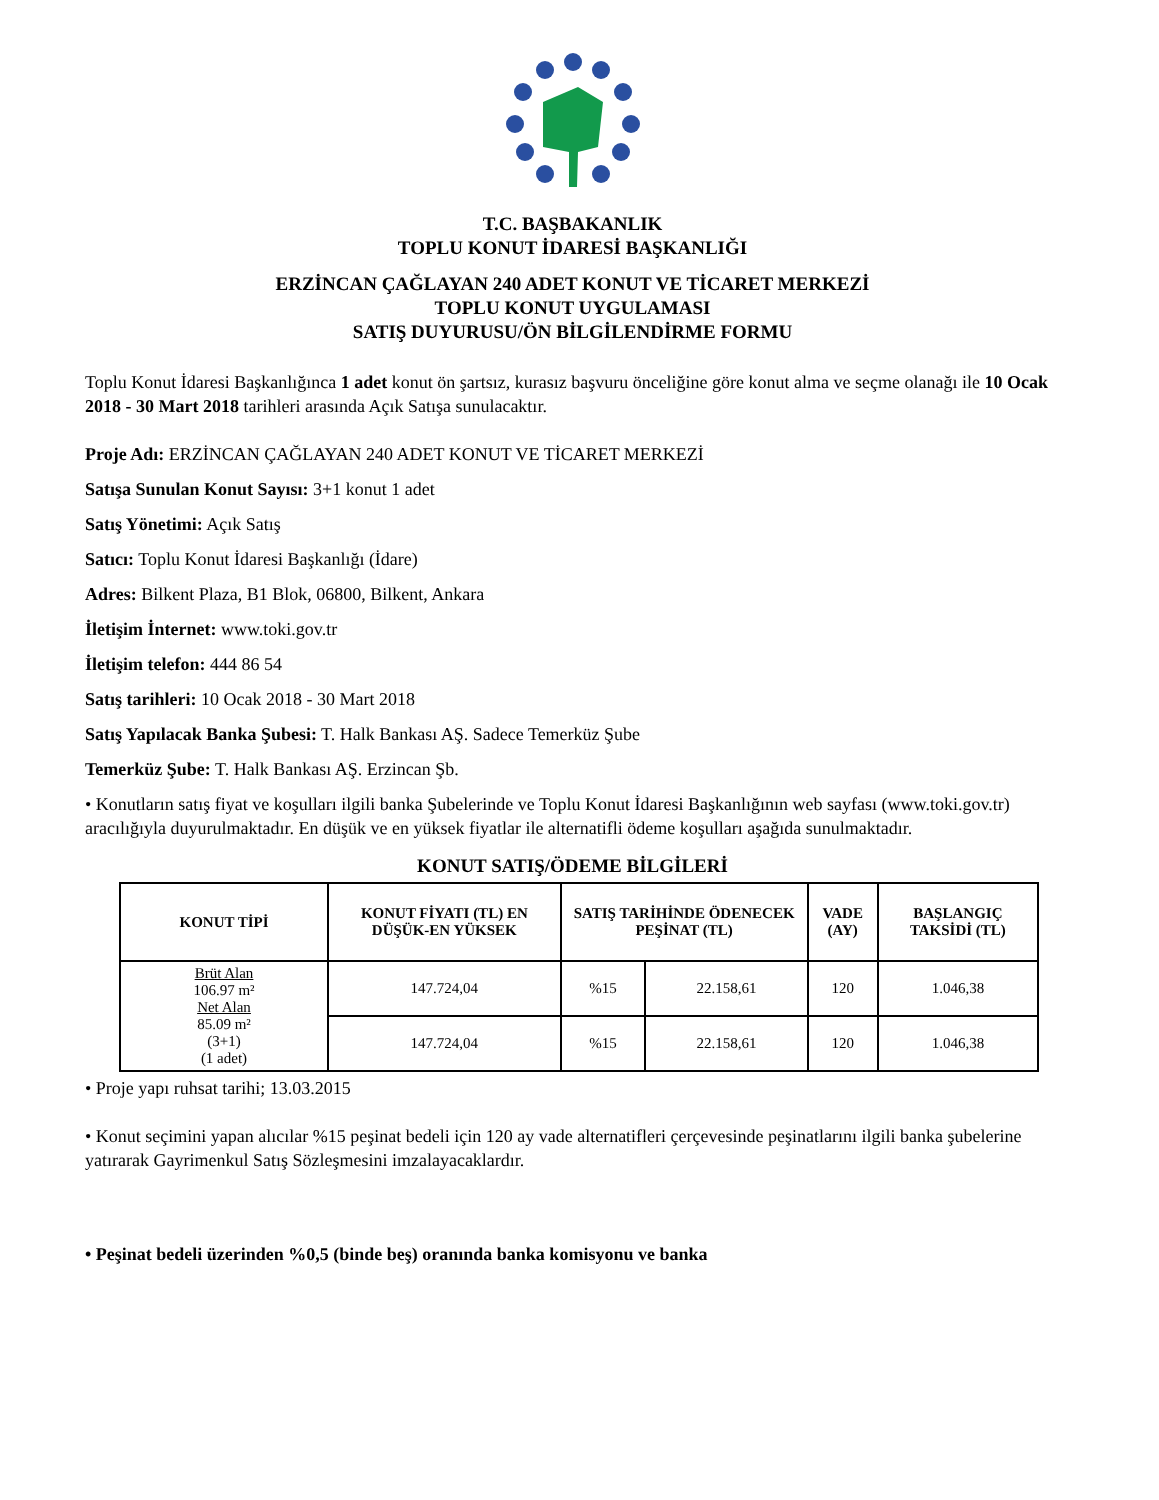T.C. BAŞBAKANLIK
TOPLU KONUT İDARESİ BAŞKANLIĞI
ERZİNCAN ÇAĞLAYAN 240 ADET KONUT VE TİCARET MERKEZİ
TOPLU KONUT UYGULAMASI
SATIŞ DUYURUSU/ÖN BİLGİLENDİRME FORMU
Toplu Konut İdaresi Başkanlığınca 1 adet konut ön şartsız, kurasız başvuru önceliğine göre konut alma ve seçme olanağı ile 10 Ocak 2018 - 30 Mart 2018 tarihleri arasında Açık Satışa sunulacaktır.
Proje Adı: ERZİNCAN ÇAĞLAYAN 240 ADET KONUT VE TİCARET MERKEZİ
Satışa Sunulan Konut Sayısı: 3+1 konut 1 adet
Satış Yönetimi: Açık Satış
Satıcı: Toplu Konut İdaresi Başkanlığı (İdare)
Adres: Bilkent Plaza, B1 Blok, 06800, Bilkent, Ankara
İletişim İnternet: www.toki.gov.tr
İletişim telefon: 444 86 54
Satış tarihleri: 10 Ocak 2018 - 30 Mart 2018
Satış Yapılacak Banka Şubesi: T. Halk Bankası AŞ. Sadece Temerküz Şube
Temerküz Şube: T. Halk Bankası AŞ. Erzincan Şb.
• Konutların satış fiyat ve koşulları ilgili banka Şubelerinde ve Toplu Konut İdaresi Başkanlığının web sayfası (www.toki.gov.tr) aracılığıyla duyurulmaktadır. En düşük ve en yüksek fiyatlar ile alternatifli ödeme koşulları aşağıda sunulmaktadır.
KONUT SATIŞ/ÖDEME BİLGİLERİ
| KONUT TİPİ | KONUT FİYATI (TL) EN DÜŞÜK-EN YÜKSEK | SATIŞ TARİHİNDE ÖDENECEK PEŞİNAT (TL) | | VADE (AY) | BAŞLANGIÇ TAKSİDİ (TL) |
| --- | --- | --- | --- | --- | --- |
| Brüt Alan 106.97 m² Net Alan 85.09 m² (3+1) (1 adet) | 147.724,04 | %15 | 22.158,61 | 120 | 1.046,38 |
| | 147.724,04 | %15 | 22.158,61 | 120 | 1.046,38 |
• Proje yapı ruhsat tarihi; 13.03.2015
• Konut seçimini yapan alıcılar %15 peşinat bedeli için 120 ay vade alternatifleri çerçevesinde peşinatlarını ilgili banka şubelerine yatırarak Gayrimenkul Satış Sözleşmesini imzalayacaklardır.
• Peşinat bedeli üzerinden %0,5 (binde beş) oranında banka komisyonu ve banka